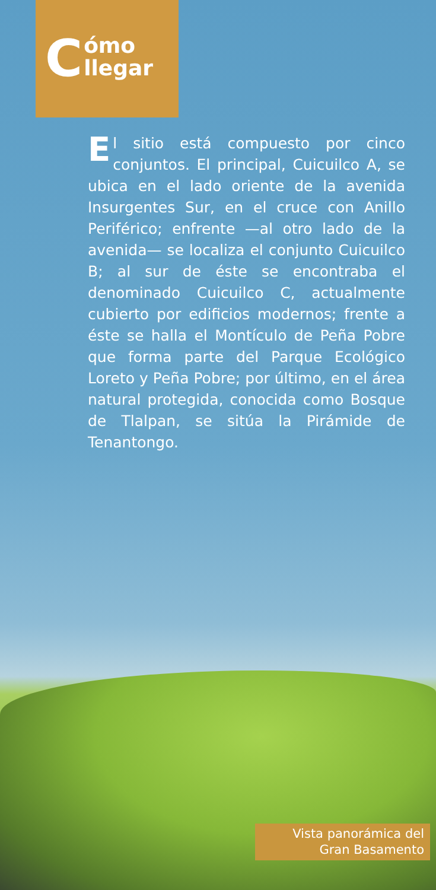Cómo
llegar
El sitio está compuesto por cinco conjuntos. El principal, Cuicuilco A, se ubica en el lado oriente de la avenida Insurgentes Sur, en el cruce con Anillo Periférico; enfrente —al otro lado de la avenida— se localiza el conjunto Cuicuilco B; al sur de éste se encontraba el denominado Cuicuilco C, actualmente cubierto por edificios modernos; frente a éste se halla el Montículo de Peña Pobre que forma parte del Parque Ecológico Loreto y Peña Pobre; por último, en el área natural protegida, conocida como Bosque de Tlalpan, se sitúa la Pirámide de Tenantongo.
Vista panorámica del
Gran Basamento